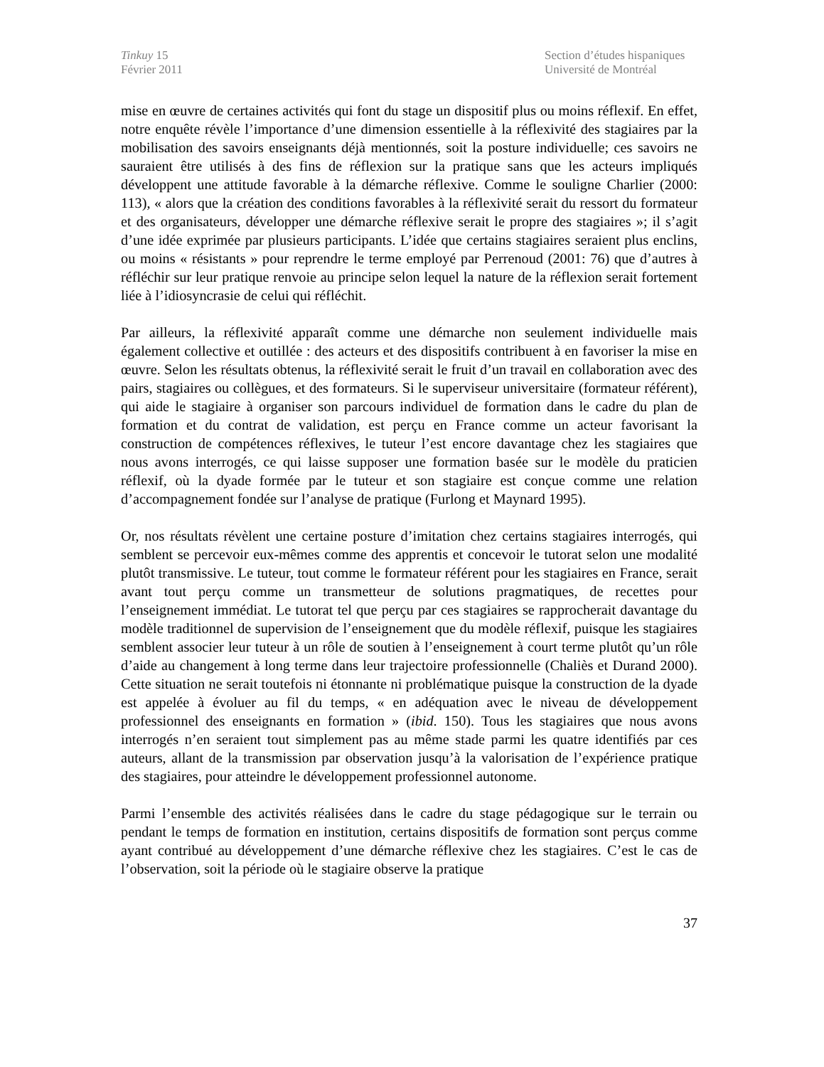Tinkuy 15
Février 2011
Section d’études hispaniques
Université de Montréal
mise en œuvre de certaines activités qui font du stage un dispositif plus ou moins réflexif. En effet, notre enquête révèle l’importance d’une dimension essentielle à la réflexivité des stagiaires par la mobilisation des savoirs enseignants déjà mentionnés, soit la posture individuelle; ces savoirs ne sauraient être utilisés à des fins de réflexion sur la pratique sans que les acteurs impliqués développent une attitude favorable à la démarche réflexive. Comme le souligne Charlier (2000: 113), « alors que la création des conditions favorables à la réflexivité serait du ressort du formateur et des organisateurs, développer une démarche réflexive serait le propre des stagiaires »; il s’agit d’une idée exprimée par plusieurs participants. L’idée que certains stagiaires seraient plus enclins, ou moins « résistants » pour reprendre le terme employé par Perrenoud (2001: 76) que d’autres à réfléchir sur leur pratique renvoie au principe selon lequel la nature de la réflexion serait fortement liée à l’idiosyncrasie de celui qui réfléchit.
Par ailleurs, la réflexivité apparaît comme une démarche non seulement individuelle mais également collective et outillée : des acteurs et des dispositifs contribuent à en favoriser la mise en œuvre. Selon les résultats obtenus, la réflexivité serait le fruit d’un travail en collaboration avec des pairs, stagiaires ou collègues, et des formateurs. Si le superviseur universitaire (formateur référent), qui aide le stagiaire à organiser son parcours individuel de formation dans le cadre du plan de formation et du contrat de validation, est perçu en France comme un acteur favorisant la construction de compétences réflexives, le tuteur l’est encore davantage chez les stagiaires que nous avons interrogés, ce qui laisse supposer une formation basée sur le modèle du praticien réflexif, où la dyade formée par le tuteur et son stagiaire est conçue comme une relation d’accompagnement fondée sur l’analyse de pratique (Furlong et Maynard 1995).
Or, nos résultats révèlent une certaine posture d’imitation chez certains stagiaires interrogés, qui semblent se percevoir eux-mêmes comme des apprentis et concevoir le tutorat selon une modalité plutôt transmissive. Le tuteur, tout comme le formateur référent pour les stagiaires en France, serait avant tout perçu comme un transmetteur de solutions pragmatiques, de recettes pour l’enseignement immédiat. Le tutorat tel que perçu par ces stagiaires se rapprocherait davantage du modèle traditionnel de supervision de l’enseignement que du modèle réflexif, puisque les stagiaires semblent associer leur tuteur à un rôle de soutien à l’enseignement à court terme plutôt qu’un rôle d’aide au changement à long terme dans leur trajectoire professionnelle (Chaliès et Durand 2000). Cette situation ne serait toutefois ni étonnante ni problématique puisque la construction de la dyade est appelée à évoluer au fil du temps, « en adéquation avec le niveau de développement professionnel des enseignants en formation » (ibid. 150). Tous les stagiaires que nous avons interrogés n’en seraient tout simplement pas au même stade parmi les quatre identifiés par ces auteurs, allant de la transmission par observation jusqu’à la valorisation de l’expérience pratique des stagiaires, pour atteindre le développement professionnel autonome.
Parmi l’ensemble des activités réalisées dans le cadre du stage pédagogique sur le terrain ou pendant le temps de formation en institution, certains dispositifs de formation sont perçus comme ayant contribué au développement d’une démarche réflexive chez les stagiaires. C’est le cas de l’observation, soit la période où le stagiaire observe la pratique
37